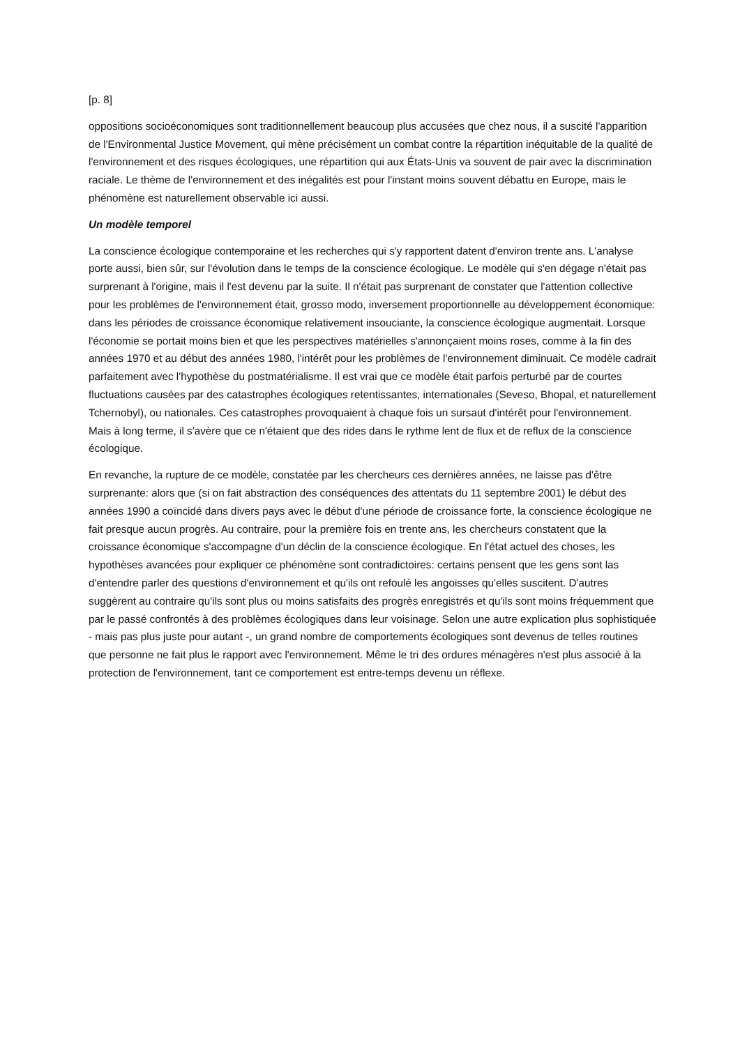[p. 8]
oppositions socioéconomiques sont traditionnellement beaucoup plus accusées que chez nous, il a suscité l'apparition de l'Environmental Justice Movement, qui mène précisément un combat contre la répartition inéquitable de la qualité de l'environnement et des risques écologiques, une répartition qui aux États-Unis va souvent de pair avec la discrimination raciale. Le thème de l'environnement et des inégalités est pour l'instant moins souvent débattu en Europe, mais le phénomène est naturellement observable ici aussi.
Un modèle temporel
La conscience écologique contemporaine et les recherches qui s'y rapportent datent d'environ trente ans. L'analyse porte aussi, bien sûr, sur l'évolution dans le temps de la conscience écologique. Le modèle qui s'en dégage n'était pas surprenant à l'origine, mais il l'est devenu par la suite. Il n'était pas surprenant de constater que l'attention collective pour les problèmes de l'environnement était, grosso modo, inversement proportionnelle au développement économique: dans les périodes de croissance économique relativement insouciante, la conscience écologique augmentait. Lorsque l'économie se portait moins bien et que les perspectives matérielles s'annonçaient moins roses, comme à la fin des années 1970 et au début des années 1980, l'intérêt pour les problèmes de l'environnement diminuait. Ce modèle cadrait parfaitement avec l'hypothèse du postmatérialisme. Il est vrai que ce modèle était parfois perturbé par de courtes fluctuations causées par des catastrophes écologiques retentissantes, internationales (Seveso, Bhopal, et naturellement Tchernobyl), ou nationales. Ces catastrophes provoquaient à chaque fois un sursaut d'intérêt pour l'environnement. Mais à long terme, il s'avère que ce n'étaient que des rides dans le rythme lent de flux et de reflux de la conscience écologique.
En revanche, la rupture de ce modèle, constatée par les chercheurs ces dernières années, ne laisse pas d'être surprenante: alors que (si on fait abstraction des conséquences des attentats du 11 septembre 2001) le début des années 1990 a coïncidé dans divers pays avec le début d'une période de croissance forte, la conscience écologique ne fait presque aucun progrès. Au contraire, pour la première fois en trente ans, les chercheurs constatent que la croissance économique s'accompagne d'un déclin de la conscience écologique. En l'état actuel des choses, les hypothèses avancées pour expliquer ce phénomène sont contradictoires: certains pensent que les gens sont las d'entendre parler des questions d'environnement et qu'ils ont refoulé les angoisses qu'elles suscitent. D'autres suggèrent au contraire qu'ils sont plus ou moins satisfaits des progrès enregistrés et qu'ils sont moins fréquemment que par le passé confrontés à des problèmes écologiques dans leur voisinage. Selon une autre explication plus sophistiquée - mais pas plus juste pour autant -, un grand nombre de comportements écologiques sont devenus de telles routines que personne ne fait plus le rapport avec l'environnement. Même le tri des ordures ménagères n'est plus associé à la protection de l'environnement, tant ce comportement est entre-temps devenu un réflexe.